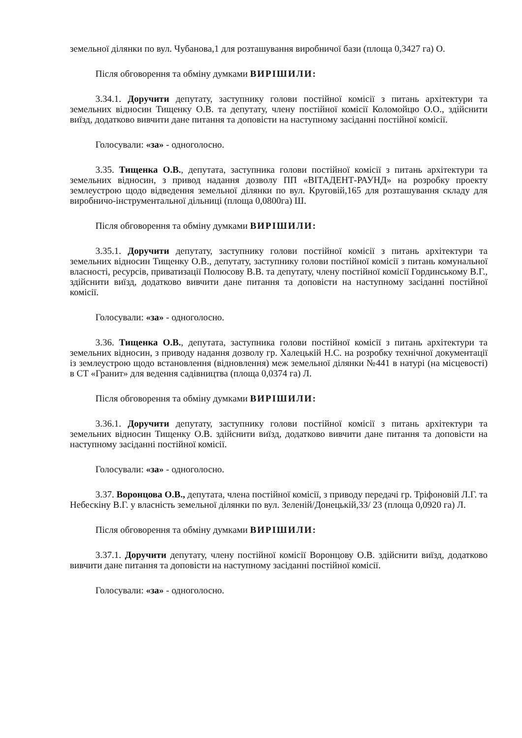земельної ділянки по вул. Чубанова,1 для розташування виробничої бази (площа 0,3427 га) О.
Після обговорення та обміну думками ВИРІШИЛИ:
3.34.1. Доручити депутату, заступнику голови постійної комісії з питань архітектури та земельних відносин Тищенку О.В. та депутату, члену постійної комісії Коломойцю О.О., здійснити виїзд, додатково вивчити дане питання та доповісти на наступному засіданні постійної комісії.
Голосували: «за» - одноголосно.
3.35. Тищенка О.В., депутата, заступника голови постійної комісії з питань архітектури та земельних відносин, з привод надання дозволу ПП «ВІТАДЕНТ-РАУНД» на розробку проекту землеустрою щодо відведення земельної ділянки по вул. Круговій,165 для розташування складу для виробничо-інструментальної дільниці (площа 0,0800га) Ш.
Після обговорення та обміну думками ВИРІШИЛИ:
3.35.1. Доручити депутату, заступнику голови постійної комісії з питань архітектури та земельних відносин Тищенку О.В., депутату, заступнику голови постійної комісії з питань комунальної власності, ресурсів, приватизації Полюсову В.В. та депутату, члену постійної комісії Гординському В.Г., здійснити виїзд, додатково вивчити дане питання та доповісти на наступному засіданні постійної комісії.
Голосували: «за» - одноголосно.
3.36. Тищенка О.В., депутата, заступника голови постійної комісії з питань архітектури та земельних відносин, з приводу надання дозволу гр. Халецькій Н.С. на розробку технічної документації із землеустрою щодо встановлення (відновлення) меж земельної ділянки №441 в натурі (на місцевості) в СТ «Гранит» для ведення садівництва (площа 0,0374 га) Л.
Після обговорення та обміну думками ВИРІШИЛИ:
3.36.1. Доручити депутату, заступнику голови постійної комісії з питань архітектури та земельних відносин Тищенку О.В. здійснити виїзд, додатково вивчити дане питання та доповісти на наступному засіданні постійної комісії.
Голосували: «за» - одноголосно.
3.37. Воронцова О.В., депутата, члена постійної комісії, з приводу передачі гр. Тріфоновій Л.Г. та Небескіну В.Г. у власність земельної ділянки по вул. Зеленій/Донецькій,33/ 23 (площа 0,0920 га) Л.
Після обговорення та обміну думками ВИРІШИЛИ:
3.37.1. Доручити депутату, члену постійної комісії Воронцову О.В. здійснити виїзд, додатково вивчити дане питання та доповісти на наступному засіданні постійної комісії.
Голосували: «за» - одноголосно.